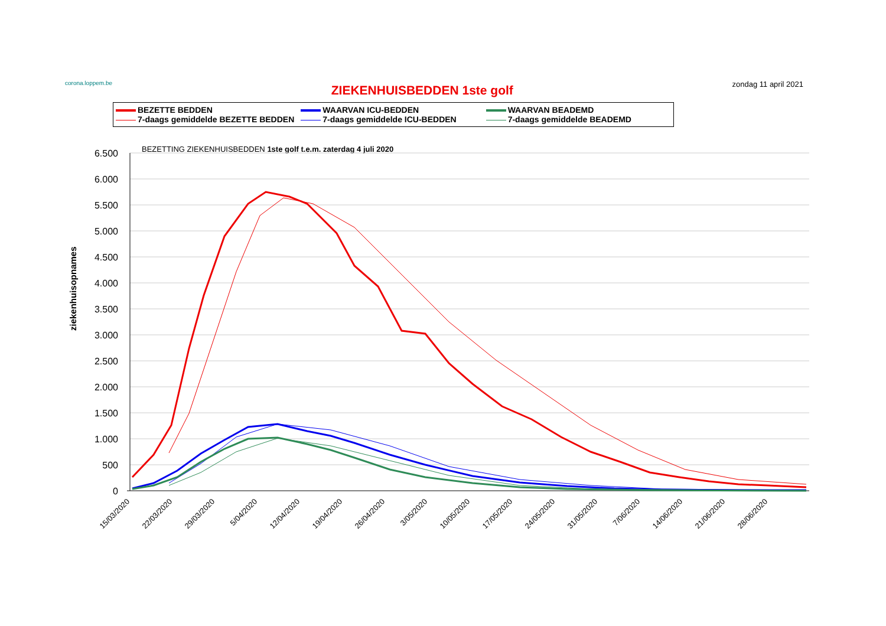corona.loppem.be
ZIEKENHUISBEDDEN 1ste golf
zondag 11 april 2021
BEZETTE BEDDEN
WAARVAN ICU-BEDDEN
WAARVAN BEADEMD
7-daags gemiddelde BEZETTE BEDDEN
7-daags gemiddelde ICU-BEDDEN
7-daags gemiddelde BEADEMD
BEZETTING ZIEKENHUISBEDDEN 1ste golf t.e.m. zaterdag 4 juli 2020
ziekenhuisopnames
6.500
6.000
5.500
5.000
4.500
4.000
3.500
3.000
2.500
2.000
1.500
1.000
500
0
15/03/2020
22/03/2020
29/03/2020
5/04/2020
12/04/2020
19/04/2020
26/04/2020
3/05/2020
10/05/2020
17/05/2020
24/05/2020
31/05/2020
7/06/2020
14/06/2020
21/06/2020
28/06/2020